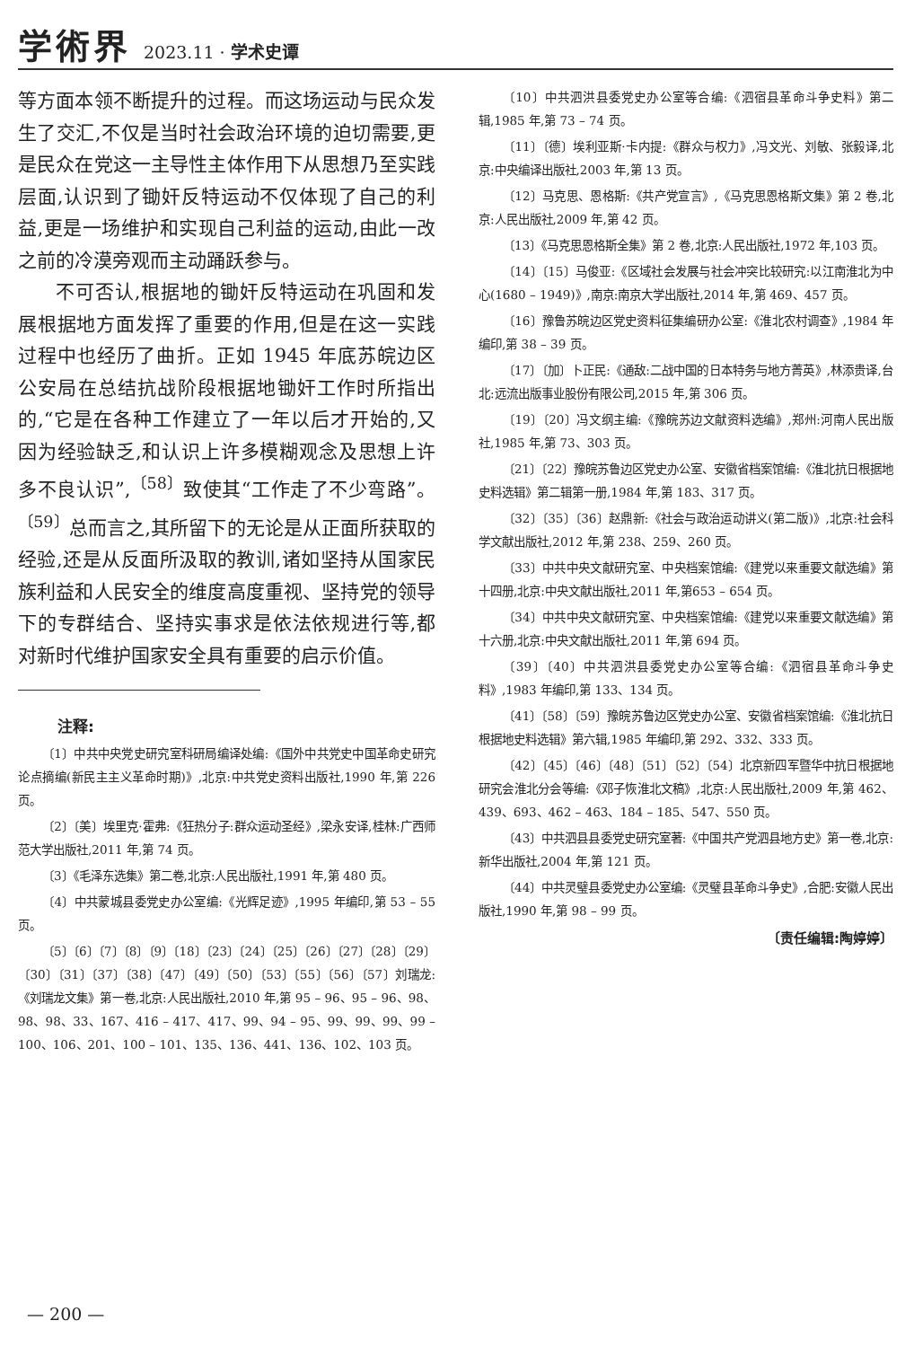学術界 2023.11 · 学术史谭
等方面本领不断提升的过程。而这场运动与民众发生了交汇,不仅是当时社会政治环境的迫切需要,更是民众在党这一主导性主体作用下从思想乃至实践层面,认识到了锄奸反特运动不仅体现了自己的利益,更是一场维护和实现自己利益的运动,由此一改之前的冷漠旁观而主动踊跃参与。
不可否认,根据地的锄奸反特运动在巩固和发展根据地方面发挥了重要的作用,但是在这一实践过程中也经历了曲折。正如 1945 年底苏皖边区公安局在总结抗战阶段根据地锄奸工作时所指出的,“它是在各种工作建立了一年以后才开始的,又因为经验缺乏,和认识上许多模糊观念及思想上许多不良认识”,<sup>〔58〕</sup>致使其“工作走了不少弯路”。<sup>〔59〕</sup>总而言之,其所留下的无论是从正面所获取的经验,还是从反面所汲取的教训,诸如坚持从国家民族利益和人民安全的维度高度重视、坚持党的领导下的专群结合、坚持实事求是依法依规进行等,都对新时代维护国家安全具有重要的启示价值。
注释:
〔1〕中共中央党史研究室科研局编译处编:《国外中共党史中国革命史研究论点摘编(新民主主义革命时期)》,北京:中共党史资料出版社,1990 年,第 226 页。
〔2〕〔美〕埃里克·霍弗:《狂热分子:群众运动圣经》,梁永安译,桂林:广西师范大学出版社,2011 年,第 74 页。
〔3〕《毛泽东选集》第二卷,北京:人民出版社,1991 年,第 480 页。
〔4〕中共蒙城县委党史办公室编:《光辉足迹》,1995 年编印,第 53 – 55 页。
〔5〕〔6〕〔7〕〔8〕〔9〕〔18〕〔23〕〔24〕〔25〕〔26〕〔27〕〔28〕〔29〕〔30〕〔31〕〔37〕〔38〕〔47〕〔49〕〔50〕〔53〕〔55〕〔56〕〔57〕刘瑞龙:《刘瑞龙文集》第一卷,北京:人民出版社,2010 年,第 95 – 96、95 – 96、98、98、98、33、167、416 – 417、417、99、94 – 95、99、99、99、99 – 100、106、201、100 – 101、135、136、441、136、102、103 页。
〔10〕中共泗洪县委党史办公室等合编:《泗宿县革命斗争史料》第二辑,1985 年,第 73 – 74 页。
〔11〕〔德〕埃利亚斯·卡内提:《群众与权力》,冯文光、刘敏、张毅译,北京:中央编译出版社,2003 年,第 13 页。
〔12〕马克思、恩格斯:《共产党宣言》,《马克思恩格斯文集》第 2 卷,北京:人民出版社,2009 年,第 42 页。
〔13〕《马克思恩格斯全集》第 2 卷,北京:人民出版社,1972 年,103 页。
〔14〕〔15〕马俊亚:《区域社会发展与社会冲突比较研究:以江南淮北为中心(1680 – 1949)》,南京:南京大学出版社,2014 年,第 469、457 页。
〔16〕豫鲁苏皖边区党史资料征集编研办公室:《淮北农村调查》,1984 年编印,第 38 – 39 页。
〔17〕〔加〕卜正民:《通敌:二战中国的日本特务与地方菁英》,林添贵译,台北:远流出版事业股份有限公司,2015 年,第 306 页。
〔19〕〔20〕冯文纲主编:《豫皖苏边文献资料选编》,郑州:河南人民出版社,1985 年,第 73、303 页。
〔21〕〔22〕豫皖苏鲁边区党史办公室、安徽省档案馆编:《淮北抗日根据地史料选辑》第二辑第一册,1984 年,第 183、317 页。
〔32〕〔35〕〔36〕赵鼎新:《社会与政治运动讲义(第二版)》,北京:社会科学文献出版社,2012 年,第 238、259、260 页。
〔33〕中共中央文献研究室、中央档案馆编:《建党以来重要文献选编》第十四册,北京:中央文献出版社,2011 年,第653 – 654 页。
〔34〕中共中央文献研究室、中央档案馆编:《建党以来重要文献选编》第十六册,北京:中央文献出版社,2011 年,第 694 页。
〔39〕〔40〕中共泗洪县委党史办公室等合编:《泗宿县革命斗争史料》,1983 年编印,第 133、134 页。
〔41〕〔58〕〔59〕豫皖苏鲁边区党史办公室、安徽省档案馆编:《淮北抗日根据地史料选辑》第六辑,1985 年编印,第 292、332、333 页。
〔42〕〔45〕〔46〕〔48〕〔51〕〔52〕〔54〕北京新四军暨华中抗日根据地研究会淮北分会等编:《邓子恢淮北文稿》,北京:人民出版社,2009 年,第 462、439、693、462 – 463、184 – 185、547、550 页。
〔43〕中共泗县县委党史研究室著:《中国共产党泗县地方史》第一卷,北京:新华出版社,2004 年,第 121 页。
〔44〕中共灵璧县委党史办公室编:《灵璧县革命斗争史》,合肥:安徽人民出版社,1990 年,第 98 – 99 页。
〔责任编辑:陶婷婷〕
— 200 —